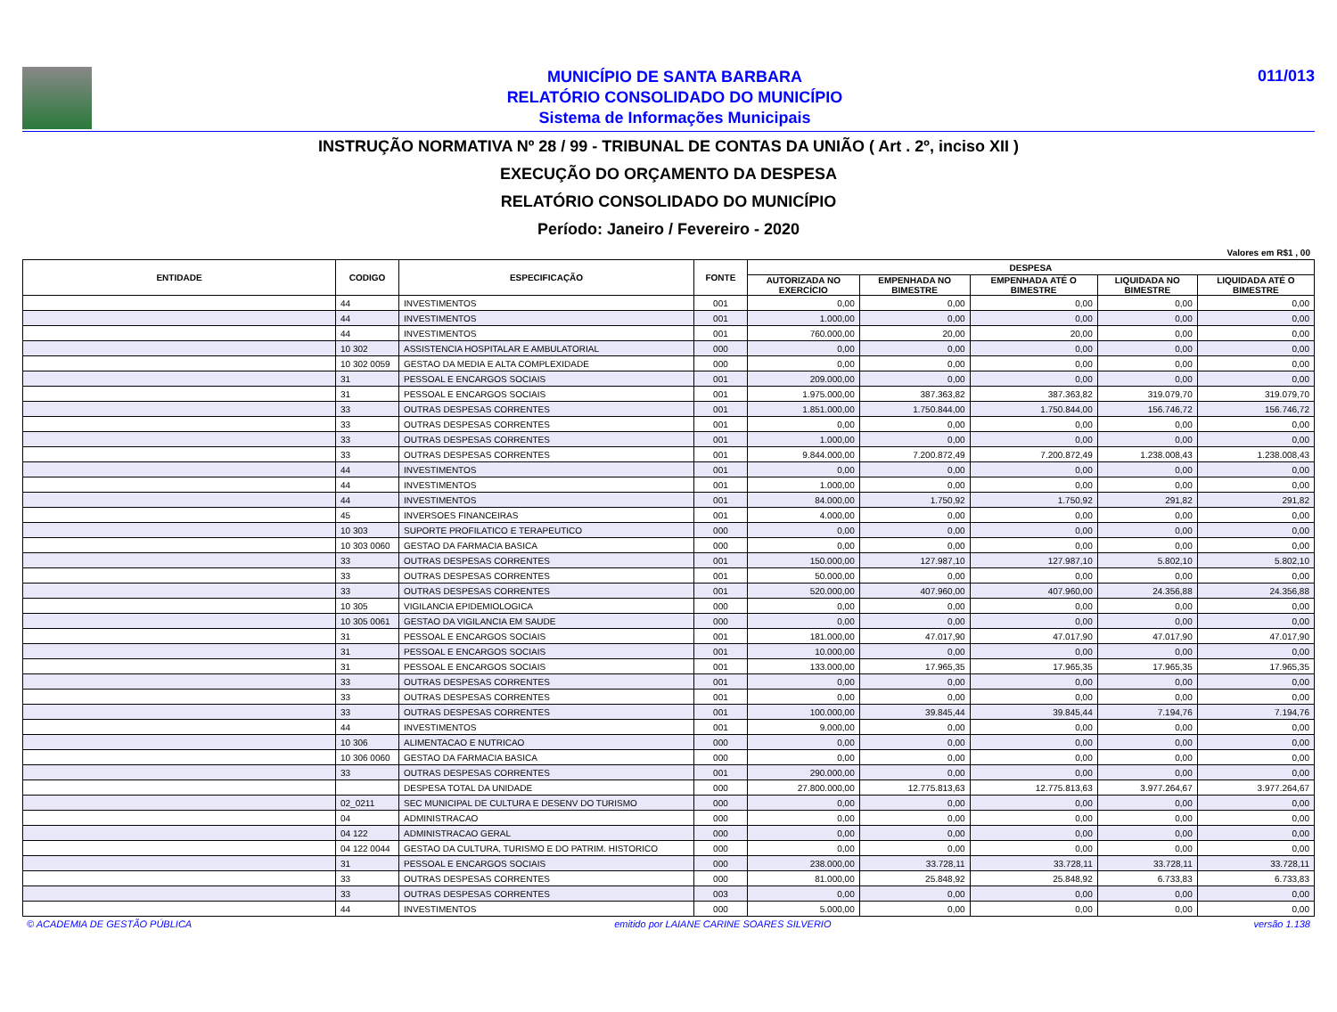MUNICÍPIO DE SANTA BARBARA
RELATÓRIO CONSOLIDADO DO MUNICÍPIO
Sistema de Informações Municipais
011/013
INSTRUÇÃO NORMATIVA Nº 28 / 99 - TRIBUNAL DE CONTAS DA UNIÃO ( Art . 2º, inciso XII )
EXECUÇÃO DO ORÇAMENTO DA DESPESA
RELATÓRIO CONSOLIDADO DO MUNICÍPIO
Período: Janeiro / Fevereiro - 2020
Valores em R$1 , 00
| ENTIDADE | CODIGO | ESPECIFICAÇÃO | FONTE | DESPESA | | | | |
| --- | --- | --- | --- | --- | --- | --- | --- | --- |
| | | | | AUTORIZADA NO EXERCÍCIO | EMPENHADA NO BIMESTRE | EMPENHADA ATÉ O BIMESTRE | LIQUIDADA NO BIMESTRE | LIQUIDADA ATÉ O BIMESTRE |
| | 44 | INVESTIMENTOS | 001 | 0,00 | 0,00 | 0,00 | 0,00 | 0,00 |
| | 44 | INVESTIMENTOS | 001 | 1.000,00 | 0,00 | 0,00 | 0,00 | 0,00 |
| | 44 | INVESTIMENTOS | 001 | 760.000,00 | 20,00 | 20,00 | 0,00 | 0,00 |
| | 10 302 | ASSISTENCIA HOSPITALAR E AMBULATORIAL | 000 | 0,00 | 0,00 | 0,00 | 0,00 | 0,00 |
| | 10 302 0059 | GESTAO DA MEDIA E ALTA COMPLEXIDADE | 000 | 0,00 | 0,00 | 0,00 | 0,00 | 0,00 |
| | 31 | PESSOAL E ENCARGOS SOCIAIS | 001 | 209.000,00 | 0,00 | 0,00 | 0,00 | 0,00 |
| | 31 | PESSOAL E ENCARGOS SOCIAIS | 001 | 1.975.000,00 | 387.363,82 | 387.363,82 | 319.079,70 | 319.079,70 |
| | 33 | OUTRAS DESPESAS CORRENTES | 001 | 1.851.000,00 | 1.750.844,00 | 1.750.844,00 | 156.746,72 | 156.746,72 |
| | 33 | OUTRAS DESPESAS CORRENTES | 001 | 0,00 | 0,00 | 0,00 | 0,00 | 0,00 |
| | 33 | OUTRAS DESPESAS CORRENTES | 001 | 1.000,00 | 0,00 | 0,00 | 0,00 | 0,00 |
| | 33 | OUTRAS DESPESAS CORRENTES | 001 | 9.844.000,00 | 7.200.872,49 | 7.200.872,49 | 1.238.008,43 | 1.238.008,43 |
| | 44 | INVESTIMENTOS | 001 | 0,00 | 0,00 | 0,00 | 0,00 | 0,00 |
| | 44 | INVESTIMENTOS | 001 | 1.000,00 | 0,00 | 0,00 | 0,00 | 0,00 |
| | 44 | INVESTIMENTOS | 001 | 84.000,00 | 1.750,92 | 1.750,92 | 291,82 | 291,82 |
| | 45 | INVERSOES FINANCEIRAS | 001 | 4.000,00 | 0,00 | 0,00 | 0,00 | 0,00 |
| | 10 303 | SUPORTE PROFILATICO E TERAPEUTICO | 000 | 0,00 | 0,00 | 0,00 | 0,00 | 0,00 |
| | 10 303 0060 | GESTAO DA FARMACIA BASICA | 000 | 0,00 | 0,00 | 0,00 | 0,00 | 0,00 |
| | 33 | OUTRAS DESPESAS CORRENTES | 001 | 150.000,00 | 127.987,10 | 127.987,10 | 5.802,10 | 5.802,10 |
| | 33 | OUTRAS DESPESAS CORRENTES | 001 | 50.000,00 | 0,00 | 0,00 | 0,00 | 0,00 |
| | 33 | OUTRAS DESPESAS CORRENTES | 001 | 520.000,00 | 407.960,00 | 407.960,00 | 24.356,88 | 24.356,88 |
| | 10 305 | VIGILANCIA EPIDEMIOLOGICA | 000 | 0,00 | 0,00 | 0,00 | 0,00 | 0,00 |
| | 10 305 0061 | GESTAO DA VIGILANCIA EM SAUDE | 000 | 0,00 | 0,00 | 0,00 | 0,00 | 0,00 |
| | 31 | PESSOAL E ENCARGOS SOCIAIS | 001 | 181.000,00 | 47.017,90 | 47.017,90 | 47.017,90 | 47.017,90 |
| | 31 | PESSOAL E ENCARGOS SOCIAIS | 001 | 10.000,00 | 0,00 | 0,00 | 0,00 | 0,00 |
| | 31 | PESSOAL E ENCARGOS SOCIAIS | 001 | 133.000,00 | 17.965,35 | 17.965,35 | 17.965,35 | 17.965,35 |
| | 33 | OUTRAS DESPESAS CORRENTES | 001 | 0,00 | 0,00 | 0,00 | 0,00 | 0,00 |
| | 33 | OUTRAS DESPESAS CORRENTES | 001 | 0,00 | 0,00 | 0,00 | 0,00 | 0,00 |
| | 33 | OUTRAS DESPESAS CORRENTES | 001 | 100.000,00 | 39.845,44 | 39.845,44 | 7.194,76 | 7.194,76 |
| | 44 | INVESTIMENTOS | 001 | 9.000,00 | 0,00 | 0,00 | 0,00 | 0,00 |
| | 10 306 | ALIMENTACAO E NUTRICAO | 000 | 0,00 | 0,00 | 0,00 | 0,00 | 0,00 |
| | 10 306 0060 | GESTAO DA FARMACIA BASICA | 000 | 0,00 | 0,00 | 0,00 | 0,00 | 0,00 |
| | 33 | OUTRAS DESPESAS CORRENTES | 001 | 290.000,00 | 0,00 | 0,00 | 0,00 | 0,00 |
| | | DESPESA TOTAL DA UNIDADE | 000 | 27.800.000,00 | 12.775.813,63 | 12.775.813,63 | 3.977.264,67 | 3.977.264,67 |
| | 02_0211 | SEC MUNICIPAL DE CULTURA E DESENV DO TURISMO | 000 | 0,00 | 0,00 | 0,00 | 0,00 | 0,00 |
| | 04 | ADMINISTRACAO | 000 | 0,00 | 0,00 | 0,00 | 0,00 | 0,00 |
| | 04 122 | ADMINISTRACAO GERAL | 000 | 0,00 | 0,00 | 0,00 | 0,00 | 0,00 |
| | 04 122 0044 | GESTAO DA CULTURA, TURISMO E DO PATRIM. HISTORICO | 000 | 0,00 | 0,00 | 0,00 | 0,00 | 0,00 |
| | 31 | PESSOAL E ENCARGOS SOCIAIS | 000 | 238.000,00 | 33.728,11 | 33.728,11 | 33.728,11 | 33.728,11 |
| | 33 | OUTRAS DESPESAS CORRENTES | 000 | 81.000,00 | 25.848,92 | 25.848,92 | 6.733,83 | 6.733,83 |
| | 33 | OUTRAS DESPESAS CORRENTES | 003 | 0,00 | 0,00 | 0,00 | 0,00 | 0,00 |
| | 44 | INVESTIMENTOS | 000 | 5.000,00 | 0,00 | 0,00 | 0,00 | 0,00 |
© ACADEMIA DE GESTÃO PÚBLICA emitido por LAIANE CARINE SOARES SILVERIO versão 1.138